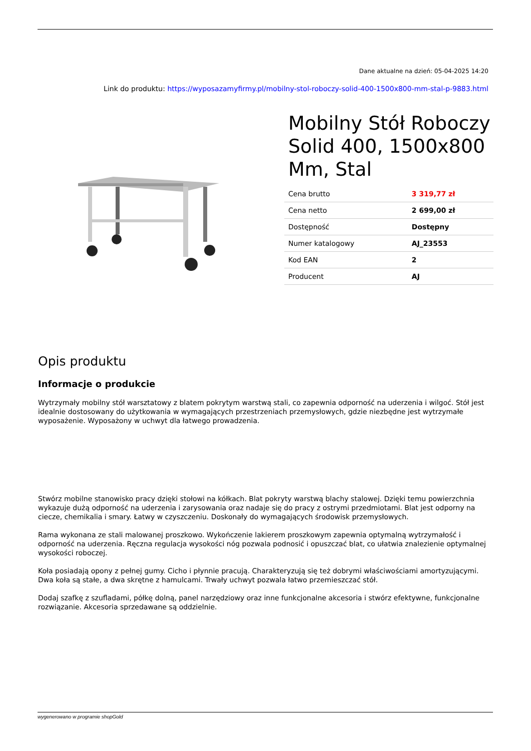Dane aktualne na dzień: 05-04-2025 14:20
Link do produktu: https://wyposazamyfirmy.pl/mobilny-stol-roboczy-solid-400-1500x800-mm-stal-p-9883.html
Mobilny Stół Roboczy Solid 400, 1500x800 Mm, Stal
| Cena brutto | 3 319,77 zł |
| Cena netto | 2 699,00 zł |
| Dostępność | Dostępny |
| Numer katalogowy | AJ_23553 |
| Kod EAN | 2 |
| Producent | AJ |
Opis produktu
Informacje o produkcie
Wytrzymały mobilny stół warsztatowy z blatem pokrytym warstwą stali, co zapewnia odporność na uderzenia i wilgoć. Stół jest idealnie dostosowany do użytkowania w wymagających przestrzeniach przemysłowych, gdzie niezbędne jest wytrzymałe wyposażenie. Wyposażony w uchwyt dla łatwego prowadzenia.
Stwórz mobilne stanowisko pracy dzięki stołowi na kółkach. Blat pokryty warstwą blachy stalowej. Dzięki temu powierzchnia wykazuje dużą odporność na uderzenia i zarysowania oraz nadaje się do pracy z ostrymi przedmiotami. Blat jest odporny na ciecze, chemikalia i smary. Łatwy w czyszczeniu. Doskonały do wymagających środowisk przemysłowych.
Rama wykonana ze stali malowanej proszkowo. Wykończenie lakierem proszkowym zapewnia optymalną wytrzymałość i odporność na uderzenia. Ręczna regulacja wysokości nóg pozwala podnosić i opuszczać blat, co ułatwia znalezienie optymalnej wysokości roboczej.
Koła posiadają opony z pełnej gumy. Cicho i płynnie pracują. Charakteryzują się też dobrymi właściwościami amortyzującymi. Dwa koła są stałe, a dwa skrętne z hamulcami. Trwały uchwyt pozwala łatwo przemieszczać stół.
Dodaj szafkę z szufladami, półkę dolną, panel narzędziowy oraz inne funkcjonalne akcesoria i stwórz efektywne, funkcjonalne rozwiązanie. Akcesoria sprzedawane są oddzielnie.
wygenerowano w programie shopGold